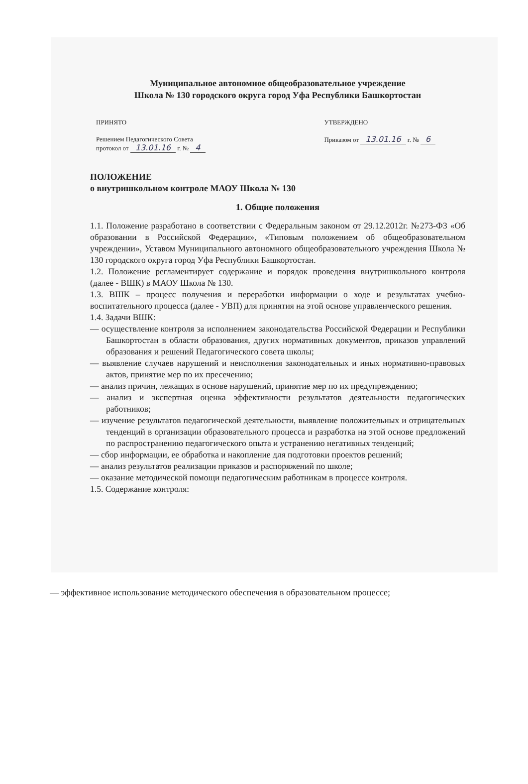Муниципальное автономное общеобразовательное учреждение
Школа № 130 городского округа город Уфа Республики Башкортостан
ПРИНЯТО
Решением Педагогического Совета
протокол от 13.01.16 г. № 4
УТВЕРЖДЕНО
Приказом от 13.01.16 г. № 6
ПОЛОЖЕНИЕ
о внутришкольном контроле МАОУ Школа № 130
1. Общие положения
1.1. Положение разработано в соответствии с Федеральным законом от 29.12.2012г. №273-ФЗ «Об образовании в Российской Федерации», «Типовым положением об общеобразовательном учреждении», Уставом Муниципального автономного общеобразовательного учреждения Школа № 130 городского округа город Уфа Республики Башкортостан.
1.2. Положение регламентирует содержание и порядок проведения внутришкольного контроля (далее - ВШК) в МАОУ Школа № 130.
1.3. ВШК – процесс получения и переработки информации о ходе и результатах учебно-воспитательного процесса (далее - УВП) для принятия на этой основе управленческого решения.
1.4. Задачи ВШК:
— осуществление контроля за исполнением законодательства Российской Федерации и Республики Башкортостан в области образования, других нормативных документов, приказов управлений образования и решений Педагогического совета школы;
— выявление случаев нарушений и неисполнения законодательных и иных нормативно-правовых актов, принятие мер по их пресечению;
— анализ причин, лежащих в основе нарушений, принятие мер по их предупреждению;
— анализ и экспертная оценка эффективности результатов деятельности педагогических работников;
— изучение результатов педагогической деятельности, выявление положительных и отрицательных тенденций в организации образовательного процесса и разработка на этой основе предложений по распространению педагогического опыта и устранению негативных тенденций;
— сбор информации, ее обработка и накопление для подготовки проектов решений;
— анализ результатов реализации приказов и распоряжений по школе;
— оказание методической помощи педагогическим работникам в процессе контроля.
1.5. Содержание контроля:
— эффективное использование методического обеспечения в образовательном процессе;